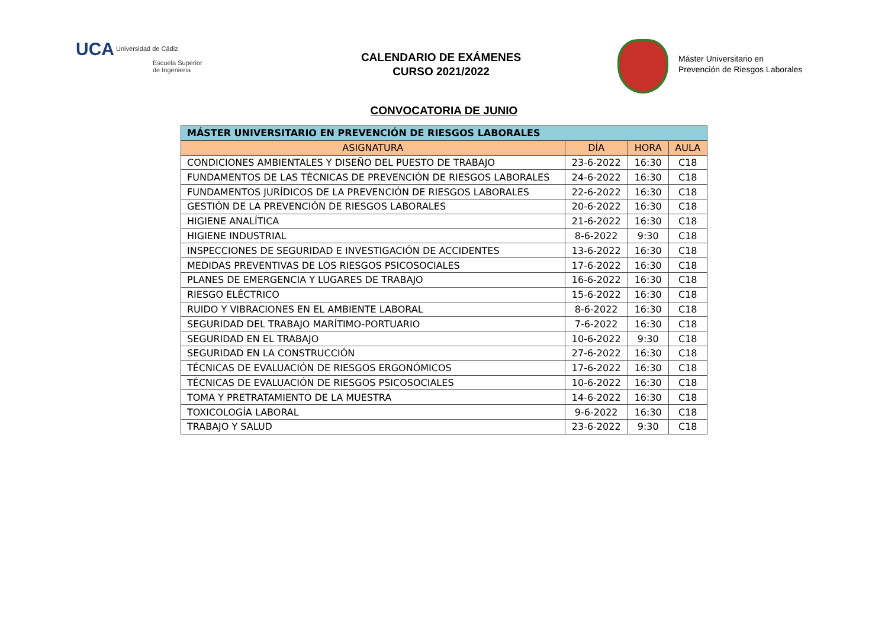UCA Universidad de Cádiz
Escuela Superior
de Ingeniería
CALENDARIO DE EXÁMENES
CURSO 2021/2022
Máster Universitario en
Prevención de Riesgos Laborales
CONVOCATORIA DE JUNIO
| MÁSTER UNIVERSITARIO EN PREVENCIÓN DE RIESGOS LABORALES | | | |
| --- | --- | --- | --- |
| ASIGNATURA | DÍA | HORA | AULA |
| CONDICIONES AMBIENTALES Y DISEÑO DEL PUESTO DE TRABAJO | 23-6-2022 | 16:30 | C18 |
| FUNDAMENTOS DE LAS TÉCNICAS DE PREVENCIÓN DE RIESGOS LABORALES | 24-6-2022 | 16:30 | C18 |
| FUNDAMENTOS JURÍDICOS DE LA PREVENCIÓN DE RIESGOS LABORALES | 22-6-2022 | 16:30 | C18 |
| GESTIÓN DE LA PREVENCIÓN DE RIESGOS LABORALES | 20-6-2022 | 16:30 | C18 |
| HIGIENE ANALÍTICA | 21-6-2022 | 16:30 | C18 |
| HIGIENE INDUSTRIAL | 8-6-2022 | 9:30 | C18 |
| INSPECCIONES DE SEGURIDAD E INVESTIGACIÓN DE ACCIDENTES | 13-6-2022 | 16:30 | C18 |
| MEDIDAS PREVENTIVAS DE LOS RIESGOS PSICOSOCIALES | 17-6-2022 | 16:30 | C18 |
| PLANES DE EMERGENCIA Y LUGARES DE TRABAJO | 16-6-2022 | 16:30 | C18 |
| RIESGO ELÉCTRICO | 15-6-2022 | 16:30 | C18 |
| RUIDO Y VIBRACIONES EN EL AMBIENTE LABORAL | 8-6-2022 | 16:30 | C18 |
| SEGURIDAD DEL TRABAJO MARÍTIMO-PORTUARIO | 7-6-2022 | 16:30 | C18 |
| SEGURIDAD EN EL TRABAJO | 10-6-2022 | 9:30 | C18 |
| SEGURIDAD EN LA CONSTRUCCIÓN | 27-6-2022 | 16:30 | C18 |
| TÉCNICAS DE EVALUACIÓN DE RIESGOS ERGONÓMICOS | 17-6-2022 | 16:30 | C18 |
| TÉCNICAS DE EVALUACIÓN DE RIESGOS PSICOSOCIALES | 10-6-2022 | 16:30 | C18 |
| TOMA Y PRETRATAMIENTO DE LA MUESTRA | 14-6-2022 | 16:30 | C18 |
| TOXICOLOGÍA LABORAL | 9-6-2022 | 16:30 | C18 |
| TRABAJO Y SALUD | 23-6-2022 | 9:30 | C18 |